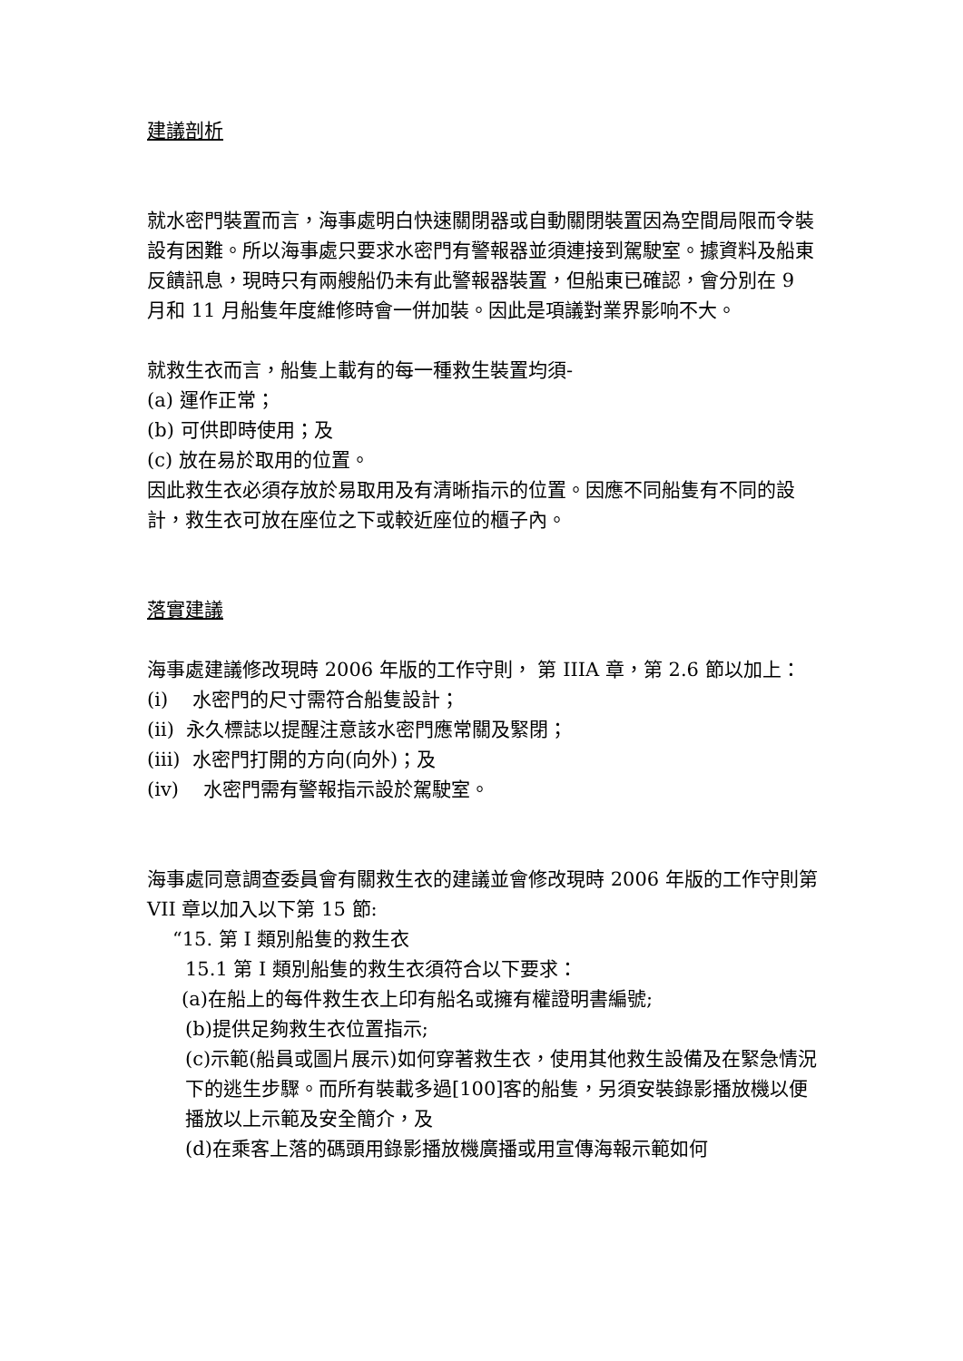建議剖析
就水密門裝置而言，海事處明白快速關閉器或自動關閉裝置因為空間局限而令裝設有困難。所以海事處只要求水密門有警報器並須連接到駕駛室。據資料及船東反饋訊息，現時只有兩艘船仍未有此警報器裝置，但船東已確認，會分別在 9 月和 11 月船隻年度維修時會一併加裝。因此是項議對業界影响不大。
就救生衣而言，船隻上載有的每一種救生裝置均須-
(a) 運作正常；
(b) 可供即時使用；及
(c) 放在易於取用的位置。
因此救生衣必須存放於易取用及有清晰指示的位置。因應不同船隻有不同的設計，救生衣可放在座位之下或較近座位的櫃子內。
落實建議
海事處建議修改現時 2006 年版的工作守則， 第 IIIA 章，第 2.6 節以加上：
(i) 水密門的尺寸需符合船隻設計；
(ii) 永久標誌以提醒注意該水密門應常關及緊閉；
(iii) 水密門打開的方向(向外)；及
(iv) 水密門需有警報指示設於駕駛室。
海事處同意調查委員會有關救生衣的建議並會修改現時 2006 年版的工作守則第 VII 章以加入以下第 15 節:
“15. 第 I 類別船隻的救生衣
15.1 第 I 類別船隻的救生衣須符合以下要求：
(a)在船上的每件救生衣上印有船名或擁有權證明書編號;
(b)提供足夠救生衣位置指示;
(c)示範(船員或圖片展示)如何穿著救生衣，使用其他救生設備及在緊急情況下的逃生步驟。而所有裝載多過[100]客的船隻，另須安裝錄影播放機以便播放以上示範及安全簡介，及
(d)在乘客上落的碼頭用錄影播放機廣播或用宣傳海報示範如何